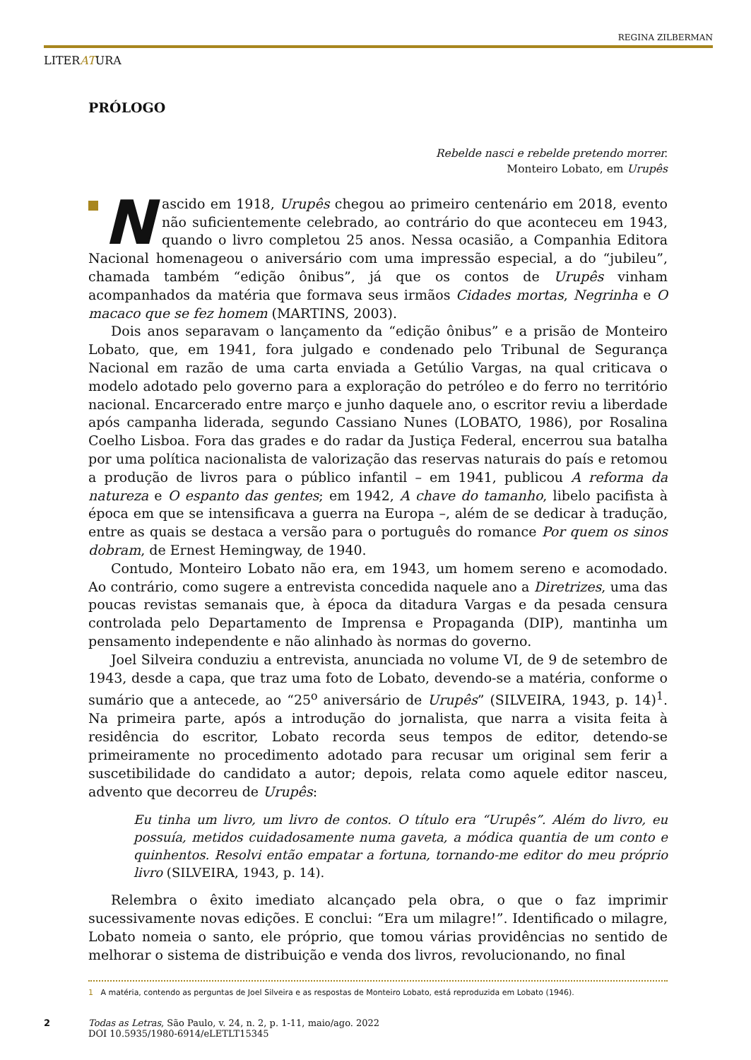REGINA ZILBERMAN
LITERATURA
PRÓLOGO
Rebelde nasci e rebelde pretendo morrer.
Monteiro Lobato, em Urupês
Nascido em 1918, Urupês chegou ao primeiro centenário em 2018, evento não suficientemente celebrado, ao contrário do que aconteceu em 1943, quando o livro completou 25 anos. Nessa ocasião, a Companhia Editora Nacional homenageou o aniversário com uma impressão especial, a do “jubileu”, chamada também “edição ônibus”, já que os contos de Urupês vinham acompanhados da matéria que formava seus irmãos Cidades mortas, Negrinha e O macaco que se fez homem (MARTINS, 2003).
Dois anos separavam o lançamento da “edição ônibus” e a prisão de Monteiro Lobato, que, em 1941, fora julgado e condenado pelo Tribunal de Segurança Nacional em razão de uma carta enviada a Getúlio Vargas, na qual criticava o modelo adotado pelo governo para a exploração do petróleo e do ferro no território nacional. Encarcerado entre março e junho daquele ano, o escritor reviu a liberdade após campanha liderada, segundo Cassiano Nunes (LOBATO, 1986), por Rosalina Coelho Lisboa. Fora das grades e do radar da Justiça Federal, encerrou sua batalha por uma política nacionalista de valorização das reservas naturais do país e retomou a produção de livros para o público infantil – em 1941, publicou A reforma da natureza e O espanto das gentes; em 1942, A chave do tamanho, libelo pacifista à época em que se intensificava a guerra na Europa –, além de se dedicar à tradução, entre as quais se destaca a versão para o português do romance Por quem os sinos dobram, de Ernest Hemingway, de 1940.
Contudo, Monteiro Lobato não era, em 1943, um homem sereno e acomodado. Ao contrário, como sugere a entrevista concedida naquele ano a Diretrizes, uma das poucas revistas semanais que, à época da ditadura Vargas e da pesada censura controlada pelo Departamento de Imprensa e Propaganda (DIP), mantinha um pensamento independente e não alinhado às normas do governo.
Joel Silveira conduziu a entrevista, anunciada no volume VI, de 9 de setembro de 1943, desde a capa, que traz uma foto de Lobato, devendo-se a matéria, conforme o sumário que a antecede, ao “25<sup>o</sup> aniversário de Urupês” (SILVEIRA, 1943, p. 14)<sup>1</sup>. Na primeira parte, após a introdução do jornalista, que narra a visita feita à residência do escritor, Lobato recorda seus tempos de editor, detendo-se primeiramente no procedimento adotado para recusar um original sem ferir a suscetibilidade do candidato a autor; depois, relata como aquele editor nasceu, advento que decorreu de Urupês:
Eu tinha um livro, um livro de contos. O título era “Urupês”. Além do livro, eu possuía, metidos cuidadosamente numa gaveta, a módica quantia de um conto e quinhentos. Resolvi então empatar a fortuna, tornando-me editor do meu próprio livro (SILVEIRA, 1943, p. 14).
Relembra o êxito imediato alcançado pela obra, o que o faz imprimir sucessivamente novas edições. E conclui: “Era um milagre!”. Identificado o milagre, Lobato nomeia o santo, ele próprio, que tomou várias providências no sentido de melhorar o sistema de distribuição e venda dos livros, revolucionando, no final
1 A matéria, contendo as perguntas de Joel Silveira e as respostas de Monteiro Lobato, está reproduzida em Lobato (1946).
2 Todas as Letras, São Paulo, v. 24, n. 2, p. 1-11, maio/ago. 2022
DOI 10.5935/1980-6914/eLETLT15345